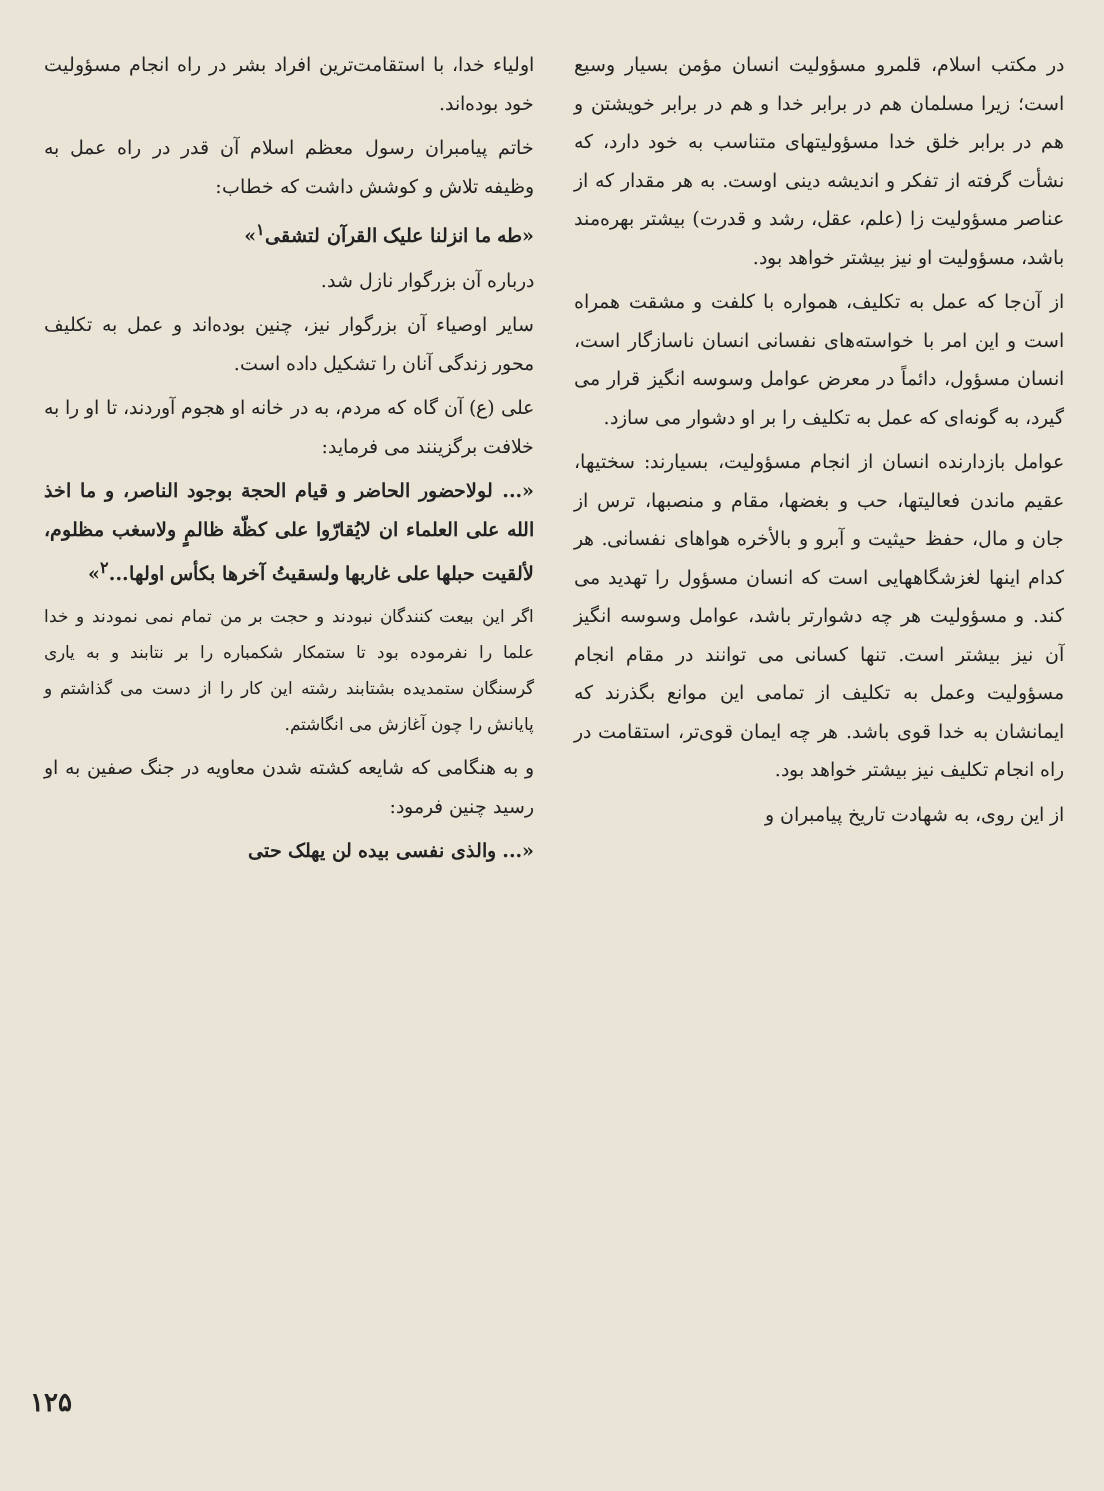در مکتب اسلام، قلمرو مسؤولیت انسان مؤمن بسیار وسیع است؛ زیرا مسلمان هم در برابر خدا و هم در برابر خویشتن و هم در برابر خلق خدا مسؤولیتهای متناسب به خود دارد، که نشأت گرفته از تفکر و اندیشه دینی اوست. به هر مقدار که از عناصر مسؤولیت زا (علم، عقل، رشد و قدرت) بیشتر بهره‌مند باشد، مسؤولیت او نیز بیشتر خواهد بود.
از آن‌جا که عمل به تکلیف، همواره با کلفت و مشقت همراه است و این امر با خواسته‌های نفسانی انسان ناسازگار است، انسان مسؤول، دائماً در معرض عوامل وسوسه انگیز قرار می گیرد، به گونه‌ای که عمل به تکلیف را بر او دشوار می سازد.
عوامل بازدارنده انسان از انجام مسؤولیت، بسیارند: سختیها، عقیم ماندن فعالیتها، حب و بغضها، مقام و منصبها، ترس از جان و مال، حفظ حیثیت و آبرو و بالأخره هواهای نفسانی. هر کدام اینها لغزشگاههایی است که انسان مسؤول را تهدید می کند. و مسؤولیت هر چه دشوارتر باشد، عوامل وسوسه انگیز آن نیز بیشتر است. تنها کسانی می توانند در مقام انجام مسؤولیت وعمل به تکلیف از تمامی این موانع بگذرند که ایمانشان به خدا قوی باشد. هر چه ایمان قوی‌تر، استقامت در راه انجام تکلیف نیز بیشتر خواهد بود.
از این روی، به شهادت تاریخ پیامبران و
اولیاء خدا، با استقامت‌ترین افراد بشر در راه انجام مسؤولیت خود بوده‌اند.
خاتم پیامبران رسول معظم اسلام آن قدر در راه عمل به وظیفه تلاش و کوشش داشت که خطاب:
«طه ما انزلنا علیک القرآن لتشقی<sup>۱</sup>»
درباره آن بزرگوار نازل شد.
سایر اوصیاء آن بزرگوار نیز، چنین بوده‌اند و عمل به تکلیف محور زندگی آنان را تشکیل داده است.
علی (ع) آن گاه که مردم، به در خانه او هجوم آوردند، تا او را به خلافت برگزینند می فرماید:
«... لولاحضور الحاضر و قیام الحجة بوجود الناصر، و ما اخذ الله علی العلماء ان لایُقارّوا علی کظّة ظالمٍ ولاسغب مظلوم، لألقیت حبلها علی غاربها ولسقیتُ آخرها بکأس اولها...<sup>۲</sup>»
اگر این بیعت کنندگان نبودند و حجت بر من تمام نمی نمودند و خدا علما را نفرموده بود تا ستمکار شکمباره را بر نتابند و به یاری گرسنگان ستمدیده بشتابند رشته این کار را از دست می گذاشتم و پایانش را چون آغازش می انگاشتم.
و به هنگامی که شایعه کشته شدن معاویه در جنگ صفین به او رسید چنین فرمود:
«... والذی نفسی بیده لن یهلک حتی
۱۲۵